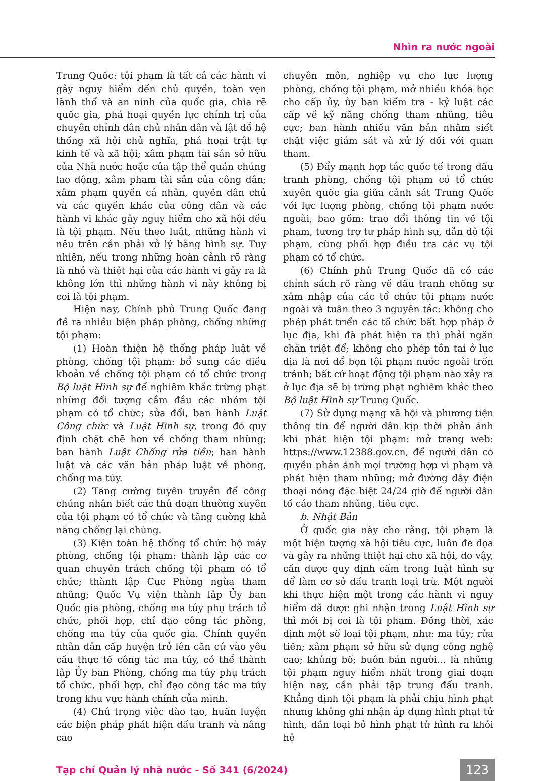Nhìn ra nước ngoài
Trung Quốc: tội phạm là tất cả các hành vi gây nguy hiểm đến chủ quyền, toàn vẹn lãnh thổ và an ninh của quốc gia, chia rẽ quốc gia, phá hoại quyền lực chính trị của chuyên chính dân chủ nhân dân và lật đổ hệ thống xã hội chủ nghĩa, phá hoại trật tự kinh tế và xã hội; xâm phạm tài sản sở hữu của Nhà nước hoặc của tập thể quần chúng lao động, xâm phạm tài sản của công dân; xâm phạm quyền cá nhân, quyền dân chủ và các quyền khác của công dân và các hành vi khác gây nguy hiểm cho xã hội đều là tội phạm. Nếu theo luật, những hành vi nêu trên cần phải xử lý bằng hình sự. Tuy nhiên, nếu trong những hoàn cảnh rõ ràng là nhỏ và thiệt hại của các hành vi gây ra là không lớn thì những hành vi này không bị coi là tội phạm.
Hiện nay, Chính phủ Trung Quốc đang đề ra nhiều biện pháp phòng, chống những tội phạm:
(1) Hoàn thiện hệ thống pháp luật về phòng, chống tội phạm: bổ sung các điều khoản về chống tội phạm có tổ chức trong Bộ luật Hình sự để nghiêm khắc trừng phạt những đối tượng cầm đầu các nhóm tội phạm có tổ chức; sửa đổi, ban hành Luật Công chức và Luật Hình sự, trong đó quy định chặt chẽ hơn về chống tham nhũng; ban hành Luật Chống rửa tiền; ban hành luật và các văn bản pháp luật về phòng, chống ma túy.
(2) Tăng cường tuyên truyền để công chúng nhận biết các thủ đoạn thường xuyên của tội phạm có tổ chức và tăng cường khả năng chống lại chúng.
(3) Kiện toàn hệ thống tổ chức bộ máy phòng, chống tội phạm: thành lập các cơ quan chuyên trách chống tội phạm có tổ chức; thành lập Cục Phòng ngừa tham nhũng; Quốc Vụ viện thành lập Ủy ban Quốc gia phòng, chống ma túy phụ trách tổ chức, phối hợp, chỉ đạo công tác phòng, chống ma túy của quốc gia. Chính quyền nhân dân cấp huyện trở lên căn cứ vào yêu cầu thực tế công tác ma túy, có thể thành lập Ủy ban Phòng, chống ma túy phụ trách tổ chức, phối hợp, chỉ đạo công tác ma túy trong khu vực hành chính của mình.
(4) Chú trọng việc đào tạo, huấn luyện các biện pháp phát hiện đấu tranh và nâng cao
chuyên môn, nghiệp vụ cho lực lượng phòng, chống tội phạm, mở nhiều khóa học cho cấp ủy, ủy ban kiểm tra - kỷ luật các cấp về kỹ năng chống tham nhũng, tiêu cực; ban hành nhiều văn bản nhằm siết chặt việc giám sát và xử lý đối với quan tham.
(5) Đẩy mạnh hợp tác quốc tế trong đấu tranh phòng, chống tội phạm có tổ chức xuyên quốc gia giữa cảnh sát Trung Quốc với lực lượng phòng, chống tội phạm nước ngoài, bao gồm: trao đổi thông tin về tội phạm, tương trợ tư pháp hình sự, dẫn độ tội phạm, cùng phối hợp điều tra các vụ tội phạm có tổ chức.
(6) Chính phủ Trung Quốc đã có các chính sách rõ ràng về đấu tranh chống sự xâm nhập của các tổ chức tội phạm nước ngoài và tuân theo 3 nguyên tắc: không cho phép phát triển các tổ chức bất hợp pháp ở lục địa, khi đã phát hiện ra thì phải ngăn chặn triệt để; không cho phép tồn tại ở lục địa là nơi để bọn tội phạm nước ngoài trốn tránh; bất cứ hoạt động tội phạm nào xảy ra ở lục địa sẽ bị trừng phạt nghiêm khắc theo Bộ luật Hình sự Trung Quốc.
(7) Sử dụng mạng xã hội và phương tiện thông tin để người dân kịp thời phản ánh khi phát hiện tội phạm: mở trang web: https://www.12388.gov.cn, để người dân có quyền phản ánh mọi trường hợp vi phạm và phát hiện tham nhũng; mở đường dây điện thoại nóng đặc biệt 24/24 giờ để người dân tố cáo tham nhũng, tiêu cực.
b. Nhật Bản
Ở quốc gia này cho rằng, tội phạm là một hiện tượng xã hội tiêu cực, luôn đe dọa và gây ra những thiệt hại cho xã hội, do vậy, cần được quy định cấm trong luật hình sự để làm cơ sở đấu tranh loại trừ. Một người khi thực hiện một trong các hành vi nguy hiểm đã được ghi nhận trong Luật Hình sự thì mới bị coi là tội phạm. Đồng thời, xác định một số loại tội phạm, như: ma túy; rửa tiền; xâm phạm sở hữu sử dụng công nghệ cao; khủng bố; buôn bán người... là những tội phạm nguy hiểm nhất trong giai đoạn hiện nay, cần phải tập trung đấu tranh. Khẳng định tội phạm là phải chịu hình phạt nhưng không ghi nhận áp dụng hình phạt tử hình, dần loại bỏ hình phạt tử hình ra khỏi hệ
Tạp chí Quản lý nhà nước - Số 341 (6/2024) 123